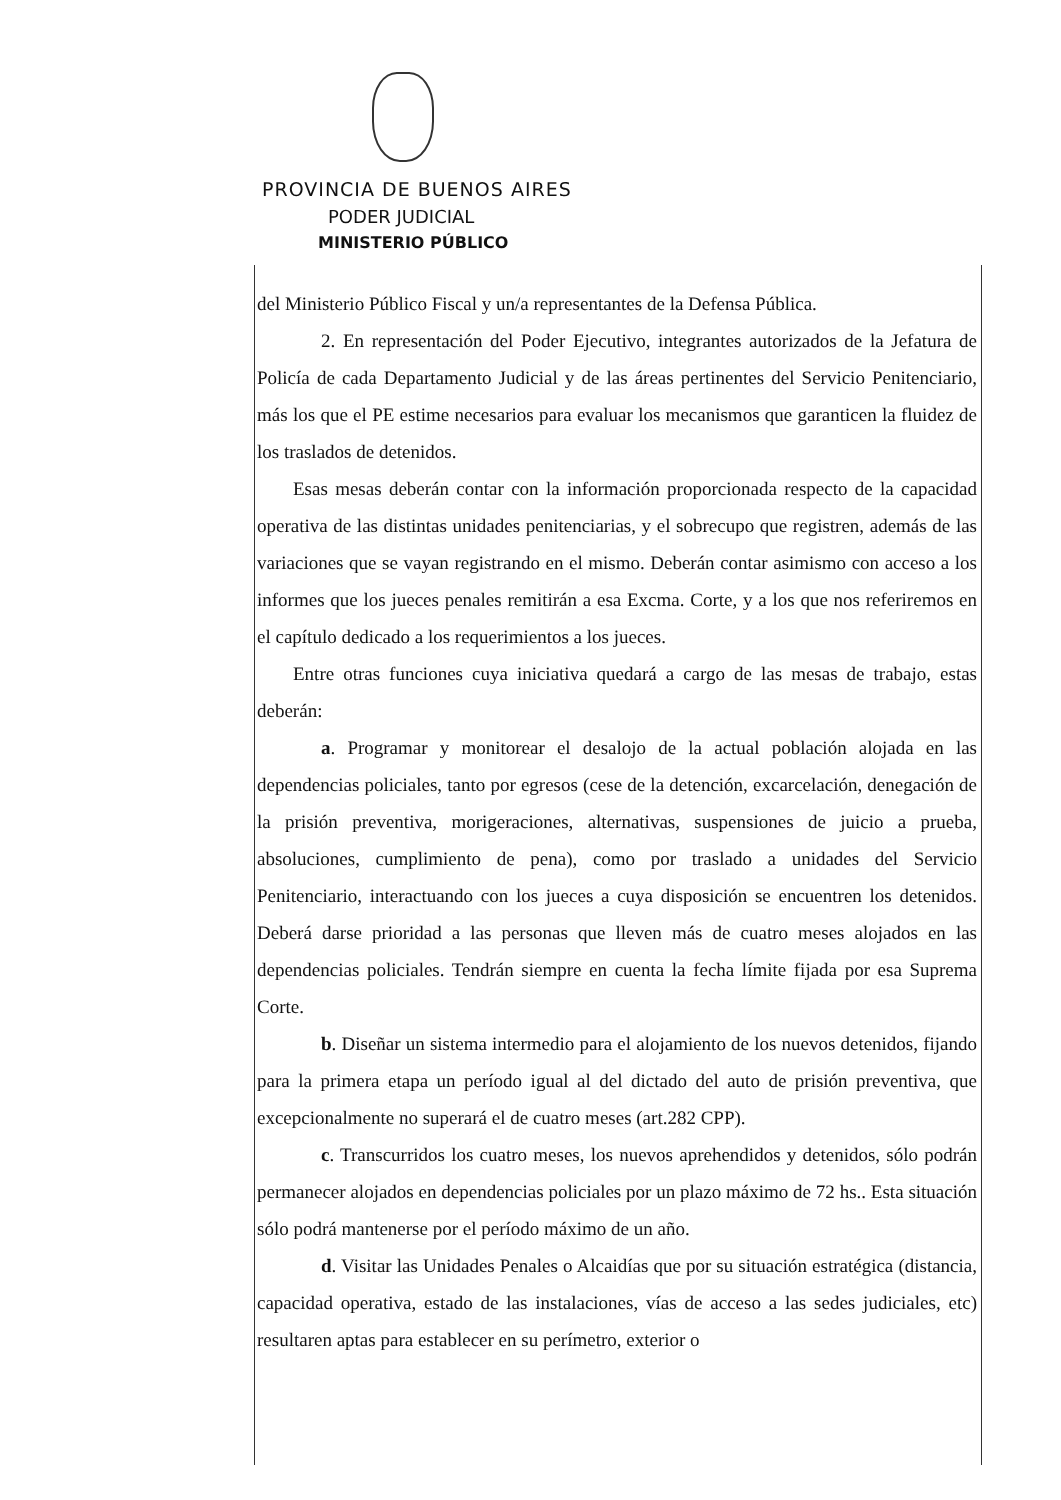PROVINCIA DE BUENOS AIRES
PODER JUDICIAL
MINISTERIO PÚBLICO
del Ministerio Público Fiscal y un/a representantes de la Defensa Pública.
2. En representación del Poder Ejecutivo, integrantes autorizados de la Jefatura de Policía de cada Departamento Judicial y de las áreas pertinentes del Servicio Penitenciario, más los que el PE estime necesarios para evaluar los mecanismos que garanticen la fluidez de los traslados de detenidos.
Esas mesas deberán contar con la información proporcionada respecto de la capacidad operativa de las distintas unidades penitenciarias, y el sobrecupo que registren, además de las variaciones que se vayan registrando en el mismo. Deberán contar asimismo con acceso a los informes que los jueces penales remitirán a esa Excma. Corte, y a los que nos referiremos en el capítulo dedicado a los requerimientos a los jueces.
Entre otras funciones cuya iniciativa quedará a cargo de las mesas de trabajo, estas deberán:
a. Programar y monitorear el desalojo de la actual población alojada en las dependencias policiales, tanto por egresos (cese de la detención, excarcelación, denegación de la prisión preventiva, morigeraciones, alternativas, suspensiones de juicio a prueba, absoluciones, cumplimiento de pena), como por traslado a unidades del Servicio Penitenciario, interactuando con los jueces a cuya disposición se encuentren los detenidos. Deberá darse prioridad a las personas que lleven más de cuatro meses alojados en las dependencias policiales. Tendrán siempre en cuenta la fecha límite fijada por esa Suprema Corte.
b. Diseñar un sistema intermedio para el alojamiento de los nuevos detenidos, fijando para la primera etapa un período igual al del dictado del auto de prisión preventiva, que excepcionalmente no superará el de cuatro meses (art.282 CPP).
c. Transcurridos los cuatro meses, los nuevos aprehendidos y detenidos, sólo podrán permanecer alojados en dependencias policiales por un plazo máximo de 72 hs.. Esta situación sólo podrá mantenerse por el período máximo de un año.
d. Visitar las Unidades Penales o Alcaidías que por su situación estratégica (distancia, capacidad operativa, estado de las instalaciones, vías de acceso a las sedes judiciales, etc) resultaren aptas para establecer en su perímetro, exterior o